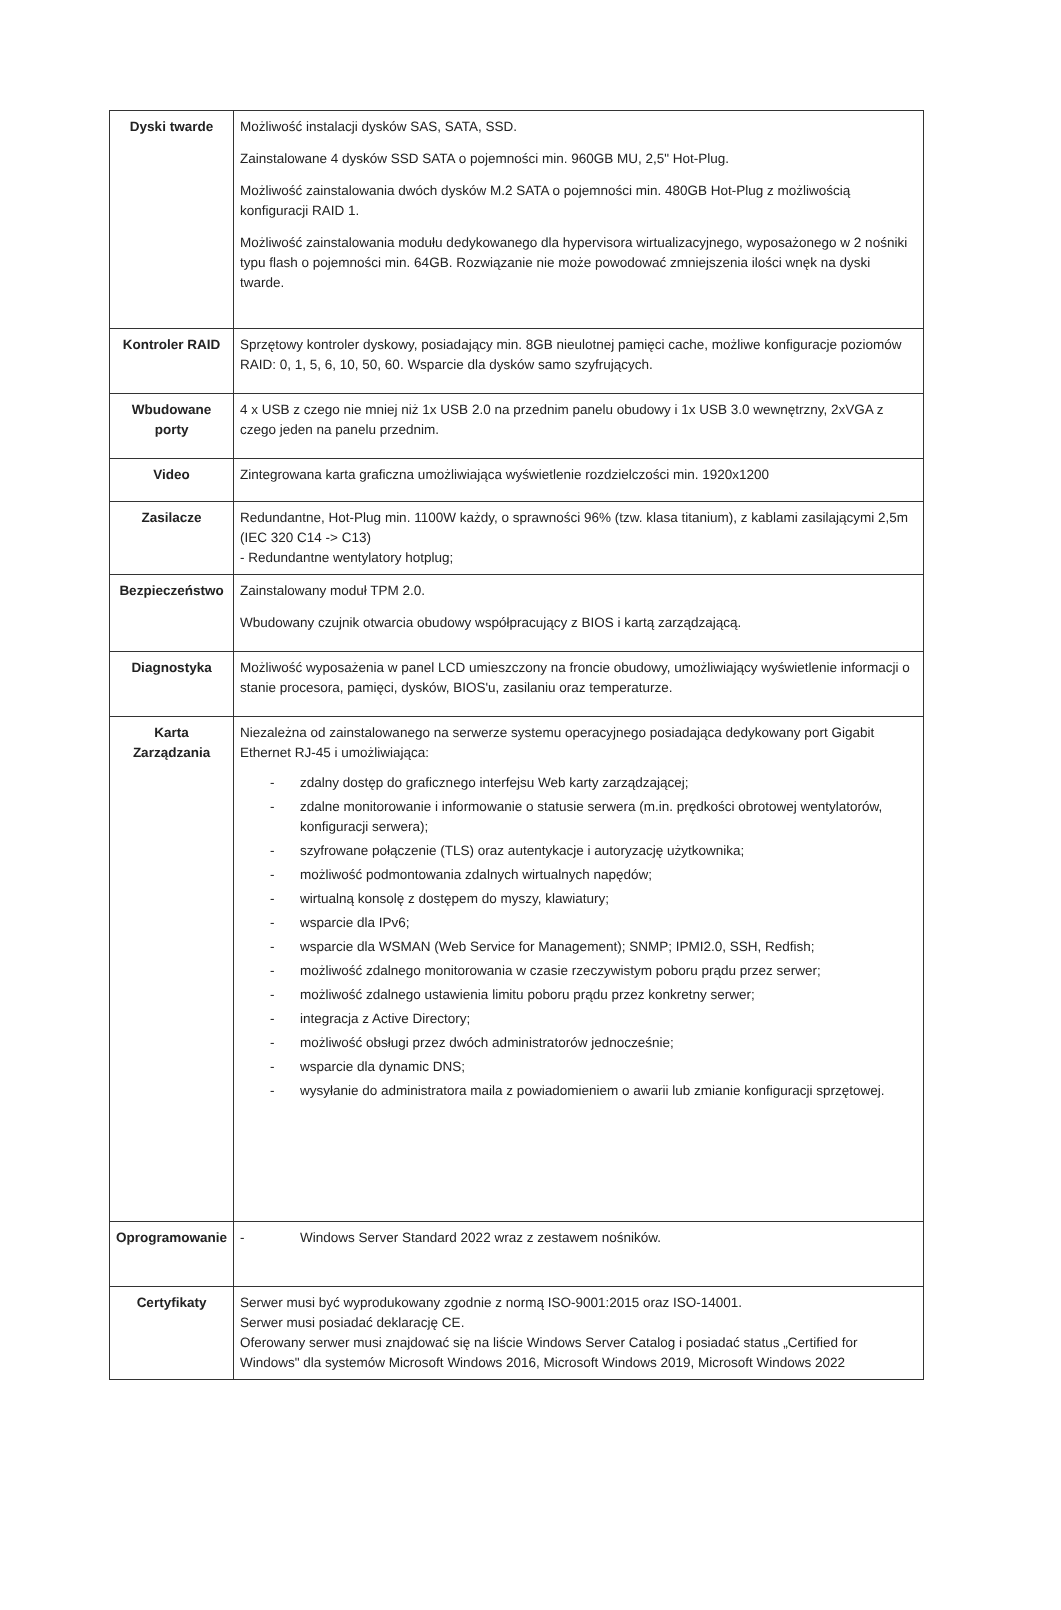| Dyski twarde | Możliwość instalacji dysków SAS, SATA, SSD. Zainstalowane 4 dysków SSD SATA o pojemności min. 960GB MU, 2,5" Hot-Plug. Możliwość zainstalowania dwóch dysków M.2 SATA o pojemności min. 480GB Hot-Plug z możliwością konfiguracji RAID 1. Możliwość zainstalowania modułu dedykowanego dla hypervisora wirtualizacyjnego, wyposażonego w 2 nośniki typu flash o pojemności min. 64GB. Rozwiązanie nie może powodować zmniejszenia ilości wnęk na dyski twarde. |
| Kontroler RAID | Sprzętowy kontroler dyskowy, posiadający min. 8GB nieulotnej pamięci cache, możliwe konfiguracje poziomów RAID: 0, 1, 5, 6, 10, 50, 60. Wsparcie dla dysków samo szyfrujących. |
| Wbudowane porty | 4 x USB z czego nie mniej niż 1x USB 2.0 na przednim panelu obudowy i 1x USB 3.0 wewnętrzny, 2xVGA z czego jeden na panelu przednim. |
| Video | Zintegrowana karta graficzna umożliwiająca wyświetlenie rozdzielczości min. 1920x1200 |
| Zasilacze | Redundantne, Hot-Plug min. 1100W każdy, o sprawności 96% (tzw. klasa titanium), z kablami zasilającymi 2,5m (IEC 320 C14 -> C13) - Redundantne wentylatory hotplug; |
| Bezpieczeństwo | Zainstalowany moduł TPM 2.0. Wbudowany czujnik otwarcia obudowy współpracujący z BIOS i kartą zarządzającą. |
| Diagnostyka | Możliwość wyposażenia w panel LCD umieszczony na froncie obudowy, umożliwiający wyświetlenie informacji o stanie procesora, pamięci, dysków, BIOS'u, zasilaniu oraz temperaturze. |
| Karta Zarządzania | Niezależna od zainstalowanego na serwerze systemu operacyjnego posiadająca dedykowany port Gigabit Ethernet RJ-45 i umożliwiająca: - zdalny dostęp do graficznego interfejsu Web karty zarządzającej; - zdalne monitorowanie i informowanie o statusie serwera (m.in. prędkości obrotowej wentylatorów, konfiguracji serwera); - szyfrowane połączenie (TLS) oraz autentykacje i autoryzację użytkownika; - możliwość podmontowania zdalnych wirtualnych napędów; - wirtualną konsolę z dostępem do myszy, klawiatury; - wsparcie dla IPv6; - wsparcie dla WSMAN (Web Service for Management); SNMP; IPMI2.0, SSH, Redfish; - możliwość zdalnego monitorowania w czasie rzeczywistym poboru prądu przez serwer; - możliwość zdalnego ustawienia limitu poboru prądu przez konkretny serwer; - integracja z Active Directory; - możliwość obsługi przez dwóch administratorów jednocześnie; - wsparcie dla dynamic DNS; - wysyłanie do administratora maila z powiadomieniem o awarii lub zmianie konfiguracji sprzętowej. |
| Oprogramowanie | - Windows Server Standard 2022 wraz z zestawem nośników. |
| Certyfikaty | Serwer musi być wyprodukowany zgodnie z normą ISO-9001:2015 oraz ISO-14001. Serwer musi posiadać deklarację CE. Oferowany serwer musi znajdować się na liście Windows Server Catalog i posiadać status „Certified for Windows" dla systemów Microsoft Windows 2016, Microsoft Windows 2019, Microsoft Windows 2022 |